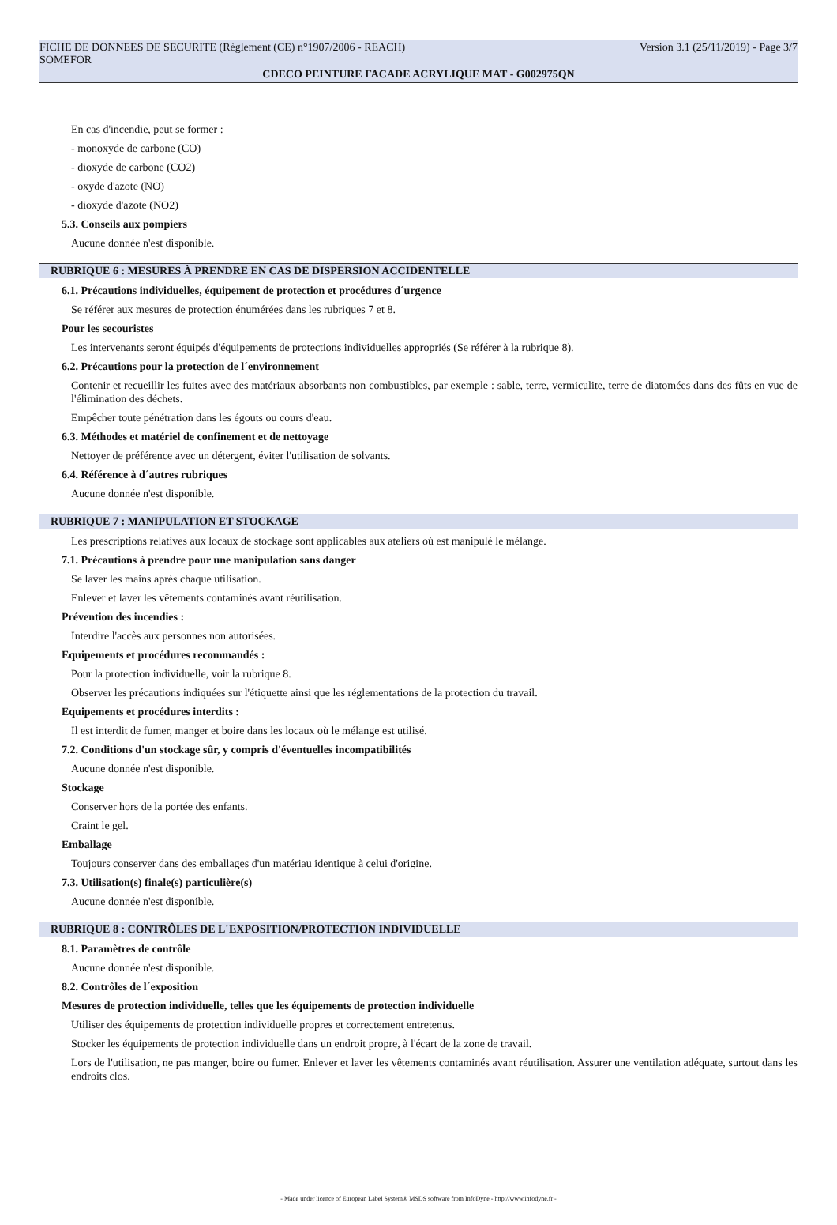FICHE DE DONNEES DE SECURITE (Règlement (CE) n°1907/2006 - REACH) Version 3.1 (25/11/2019) - Page 3/7
SOMEFOR
CDECO PEINTURE FACADE ACRYLIQUE MAT - G002975QN
En cas d'incendie, peut se former :
- monoxyde de carbone (CO)
- dioxyde de carbone (CO2)
- oxyde d'azote (NO)
- dioxyde d'azote (NO2)
5.3. Conseils aux pompiers
Aucune donnée n'est disponible.
RUBRIQUE 6 : MESURES À PRENDRE EN CAS DE DISPERSION ACCIDENTELLE
6.1. Précautions individuelles, équipement de protection et procédures d´urgence
Se référer aux mesures de protection énumérées dans les rubriques 7 et 8.
Pour les secouristes
Les intervenants seront équipés d'équipements de protections individuelles appropriés (Se référer à la rubrique 8).
6.2. Précautions pour la protection de l´environnement
Contenir et recueillir les fuites avec des matériaux absorbants non combustibles, par exemple : sable, terre, vermiculite, terre de diatomées dans des fûts en vue de l'élimination des déchets.
Empêcher toute pénétration dans les égouts ou cours d'eau.
6.3. Méthodes et matériel de confinement et de nettoyage
Nettoyer de préférence avec un détergent, éviter l'utilisation de solvants.
6.4. Référence à d´autres rubriques
Aucune donnée n'est disponible.
RUBRIQUE 7 : MANIPULATION ET STOCKAGE
Les prescriptions relatives aux locaux de stockage sont applicables aux ateliers où est manipulé le mélange.
7.1. Précautions à prendre pour une manipulation sans danger
Se laver les mains après chaque utilisation.
Enlever et laver les vêtements contaminés avant réutilisation.
Prévention des incendies :
Interdire l'accès aux personnes non autorisées.
Equipements et procédures recommandés :
Pour la protection individuelle, voir la rubrique 8.
Observer les précautions indiquées sur l'étiquette ainsi que les réglementations de la protection du travail.
Equipements et procédures interdits :
Il est interdit de fumer, manger et boire dans les locaux où le mélange est utilisé.
7.2. Conditions d'un stockage sûr, y compris d'éventuelles incompatibilités
Aucune donnée n'est disponible.
Stockage
Conserver hors de la portée des enfants.
Craint le gel.
Emballage
Toujours conserver dans des emballages d'un matériau identique à celui d'origine.
7.3. Utilisation(s) finale(s) particulière(s)
Aucune donnée n'est disponible.
RUBRIQUE 8 : CONTRÔLES DE L´EXPOSITION/PROTECTION INDIVIDUELLE
8.1. Paramètres de contrôle
Aucune donnée n'est disponible.
8.2. Contrôles de l´exposition
Mesures de protection individuelle, telles que les équipements de protection individuelle
Utiliser des équipements de protection individuelle propres et correctement entretenus.
Stocker les équipements de protection individuelle dans un endroit propre, à l'écart de la zone de travail.
Lors de l'utilisation, ne pas manger, boire ou fumer. Enlever et laver les vêtements contaminés avant réutilisation. Assurer une ventilation adéquate, surtout dans les endroits clos.
- Made under licence of European Label System® MSDS software from InfoDyne - http://www.infodyne.fr -